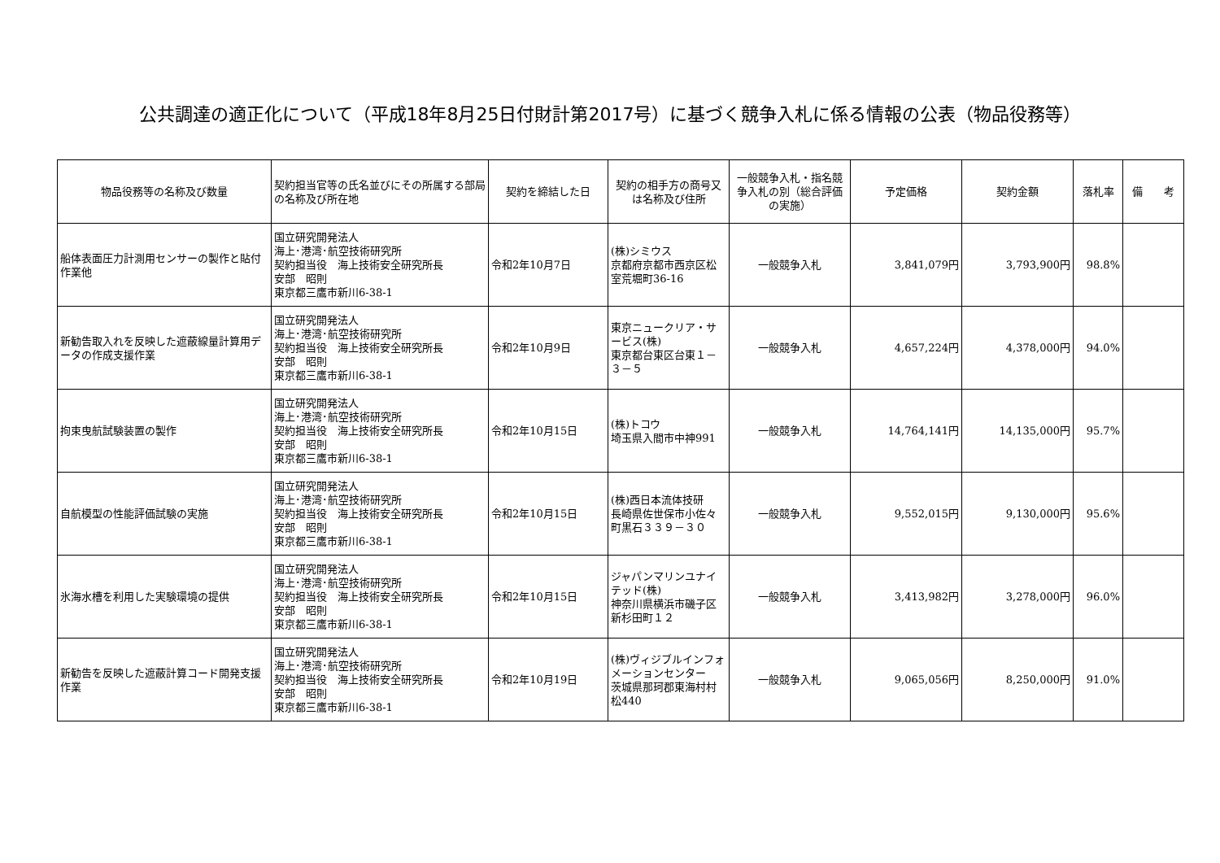公共調達の適正化について（平成18年8月25日付財計第2017号）に基づく競争入札に係る情報の公表（物品役務等）
| 物品役務等の名称及び数量 | 契約担当官等の氏名並びにその所属する部局の名称及び所在地 | 契約を締結した日 | 契約の相手方の商号又は名称及び住所 | 一般競争入札・指名競争入札の別（総合評価の実施） | 予定価格 | 契約金額 | 落札率 | 備 考 |
| --- | --- | --- | --- | --- | --- | --- | --- | --- |
| 船体表面圧力計測用センサーの製作と貼付作業他 | 国立研究開発法人 海上･港湾･航空技術研究所 契約担当役 海上技術安全研究所長 安部 昭則 東京都三鷹市新川6-38-1 | 令和2年10月7日 | (株)シミウス 京都府京都市西京区松室荒堀町36-16 | 一般競争入札 | 3,841,079円 | 3,793,900円 | 98.8% | |
| 新勧告取入れを反映した遮蔽線量計算用データの作成支援作業 | 国立研究開発法人 海上･港湾･航空技術研究所 契約担当役 海上技術安全研究所長 安部 昭則 東京都三鷹市新川6-38-1 | 令和2年10月9日 | 東京ニュークリア・サービス(株) 東京都台東区台東１－３－５ | 一般競争入札 | 4,657,224円 | 4,378,000円 | 94.0% | |
| 拘束曳航試験装置の製作 | 国立研究開発法人 海上･港湾･航空技術研究所 契約担当役 海上技術安全研究所長 安部 昭則 東京都三鷹市新川6-38-1 | 令和2年10月15日 | (株)トコウ 埼玉県入間市中神991 | 一般競争入札 | 14,764,141円 | 14,135,000円 | 95.7% | |
| 自航模型の性能評価試験の実施 | 国立研究開発法人 海上･港湾･航空技術研究所 契約担当役 海上技術安全研究所長 安部 昭則 東京都三鷹市新川6-38-1 | 令和2年10月15日 | (株)西日本流体技研 長崎県佐世保市小佐々町黒石３３９－３０ | 一般競争入札 | 9,552,015円 | 9,130,000円 | 95.6% | |
| 氷海水槽を利用した実験環境の提供 | 国立研究開発法人 海上･港湾･航空技術研究所 契約担当役 海上技術安全研究所長 安部 昭則 東京都三鷹市新川6-38-1 | 令和2年10月15日 | ジャパンマリンユナイテッド(株) 神奈川県横浜市磯子区新杉田町１２ | 一般競争入札 | 3,413,982円 | 3,278,000円 | 96.0% | |
| 新勧告を反映した遮蔽計算コード開発支援作業 | 国立研究開発法人 海上･港湾･航空技術研究所 契約担当役 海上技術安全研究所長 安部 昭則 東京都三鷹市新川6-38-1 | 令和2年10月19日 | (株)ヴィジブルインフォメーションセンター 茨城県那珂郡東海村村松440 | 一般競争入札 | 9,065,056円 | 8,250,000円 | 91.0% | |